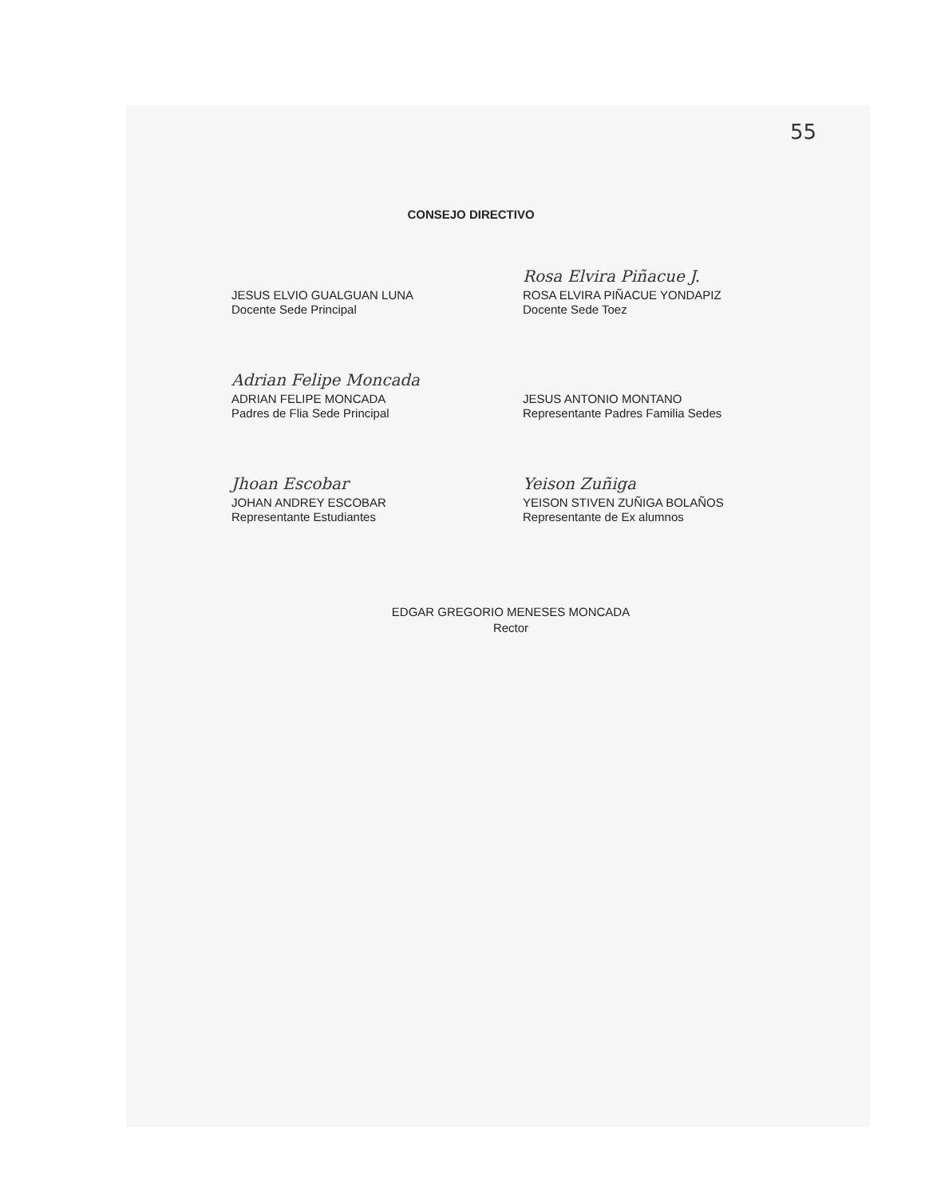55
CONSEJO DIRECTIVO
JESUS ELVIO GUALGUAN LUNA
Docente Sede Principal
Rosa Elvira Piñacue J.
ROSA ELVIRA PIÑACUE YONDAPIZ
Docente Sede Toez
Adrian Felipe Moncada
ADRIAN FELIPE MONCADA
Padres de Flia Sede Principal
JESUS ANTONIO MONTANO
Representante Padres Familia Sedes
Jhoan Escobar
JOHAN ANDREY ESCOBAR
Representante Estudiantes
Yeison Zuñiga
YEISON STIVEN ZUÑIGA BOLAÑOS
Representante de Ex alumnos
EDGAR GREGORIO MENESES MONCADA
Rector